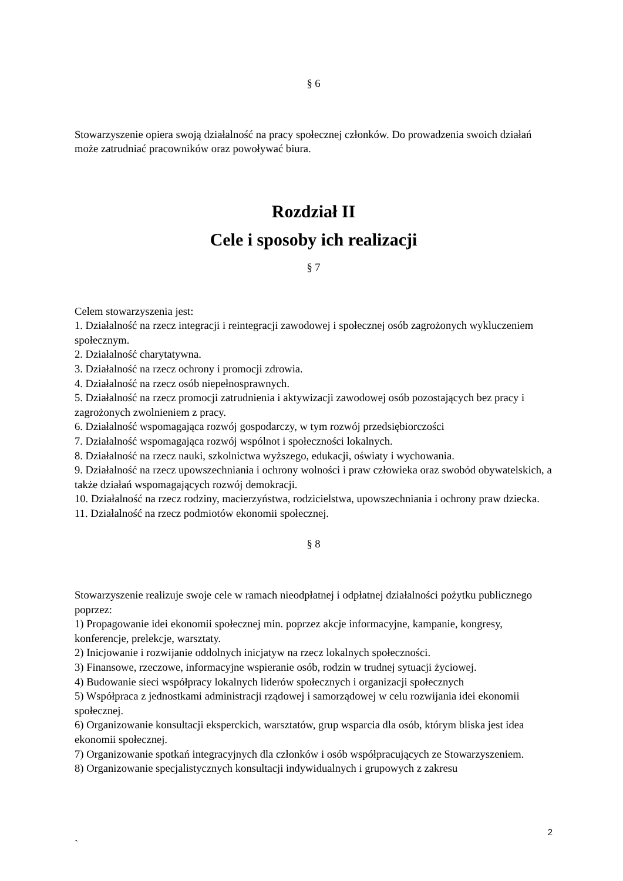§ 6
Stowarzyszenie opiera swoją działalność na pracy społecznej członków. Do prowadzenia swoich działań może zatrudniać pracowników oraz powoływać biura.
Rozdział II
Cele i sposoby ich realizacji
§ 7
Celem stowarzyszenia jest:
1. Działalność na rzecz integracji i reintegracji zawodowej i społecznej osób zagrożonych wykluczeniem społecznym.
2. Działalność charytatywna.
3. Działalność na rzecz ochrony i promocji zdrowia.
4. Działalność na rzecz osób niepełnosprawnych.
5. Działalność na rzecz promocji zatrudnienia i aktywizacji zawodowej osób pozostających bez pracy i zagrożonych zwolnieniem z pracy.
6. Działalność wspomagająca rozwój gospodarczy, w tym rozwój przedsiębiorczości
7. Działalność wspomagająca rozwój wspólnot i społeczności lokalnych.
8. Działalność na rzecz nauki, szkolnictwa wyższego, edukacji, oświaty i wychowania.
9. Działalność na rzecz upowszechniania i ochrony wolności i praw człowieka oraz swobód obywatelskich, a także działań wspomagających rozwój demokracji.
10. Działalność na rzecz rodziny, macierzyństwa, rodzicielstwa, upowszechniania i ochrony praw dziecka.
11. Działalność na rzecz podmiotów ekonomii społecznej.
§ 8
Stowarzyszenie realizuje swoje cele w ramach nieodpłatnej i odpłatnej działalności pożytku publicznego poprzez:
1) Propagowanie idei ekonomii społecznej min. poprzez akcje informacyjne, kampanie, kongresy, konferencje, prelekcje, warsztaty.
2) Inicjowanie i rozwijanie oddolnych inicjatyw na rzecz lokalnych społeczności.
3) Finansowe, rzeczowe, informacyjne wspieranie osób, rodzin w trudnej sytuacji życiowej.
4) Budowanie sieci współpracy lokalnych liderów społecznych i organizacji społecznych
5) Współpraca z jednostkami administracji rządowej i samorządowej w celu rozwijania idei ekonomii społecznej.
6) Organizowanie konsultacji eksperckich, warsztatów, grup wsparcia dla osób, którym bliska jest idea ekonomii społecznej.
7) Organizowanie spotkań integracyjnych dla członków i osób współpracujących ze Stowarzyszeniem.
8) Organizowanie specjalistycznych konsultacji indywidualnych i grupowych z zakresu
2
`